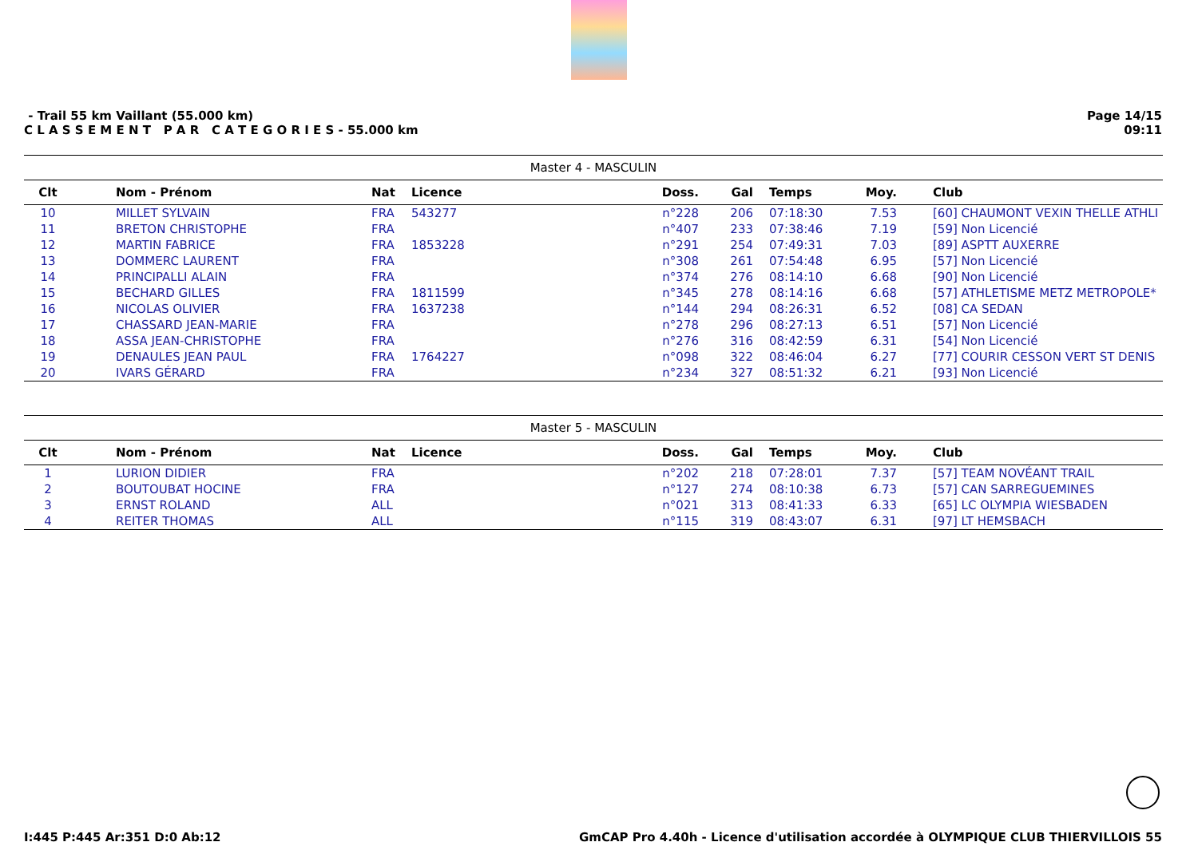- Trail 55 km Vaillant (55.000 km)
C L A S S E M E N T P A R C A T E G O R I E S - 55.000 km
Page 14/15
09:11
| Master 4 - MASCULIN | | | | | | | | |
| Clt | Nom - Prénom | Nat | Licence | Doss. | Gal | Temps | Moy. | Club |
| 10 | MILLET SYLVAIN | FRA | 543277 | n°228 | 206 | 07:18:30 | 7.53 | [60] CHAUMONT VEXIN THELLE ATHLI |
| 11 | BRETON CHRISTOPHE | FRA | | n°407 | 233 | 07:38:46 | 7.19 | [59] Non Licencié |
| 12 | MARTIN FABRICE | FRA | 1853228 | n°291 | 254 | 07:49:31 | 7.03 | [89] ASPTT AUXERRE |
| 13 | DOMMERC LAURENT | FRA | | n°308 | 261 | 07:54:48 | 6.95 | [57] Non Licencié |
| 14 | PRINCIPALLI ALAIN | FRA | | n°374 | 276 | 08:14:10 | 6.68 | [90] Non Licencié |
| 15 | BECHARD GILLES | FRA | 1811599 | n°345 | 278 | 08:14:16 | 6.68 | [57] ATHLETISME METZ METROPOLE* |
| 16 | NICOLAS OLIVIER | FRA | 1637238 | n°144 | 294 | 08:26:31 | 6.52 | [08] CA SEDAN |
| 17 | CHASSARD JEAN-MARIE | FRA | | n°278 | 296 | 08:27:13 | 6.51 | [57] Non Licencié |
| 18 | ASSA JEAN-CHRISTOPHE | FRA | | n°276 | 316 | 08:42:59 | 6.31 | [54] Non Licencié |
| 19 | DENAULES JEAN PAUL | FRA | 1764227 | n°098 | 322 | 08:46:04 | 6.27 | [77] COURIR CESSON VERT ST DENIS |
| 20 | IVARS GÉRARD | FRA | | n°234 | 327 | 08:51:32 | 6.21 | [93] Non Licencié |
| Master 5 - MASCULIN | | | | | | | | |
| Clt | Nom - Prénom | Nat | Licence | Doss. | Gal | Temps | Moy. | Club |
| 1 | LURION DIDIER | FRA | | n°202 | 218 | 07:28:01 | 7.37 | [57] TEAM NOVÉANT TRAIL |
| 2 | BOUTOUBAT HOCINE | FRA | | n°127 | 274 | 08:10:38 | 6.73 | [57] CAN SARREGUEMINES |
| 3 | ERNST ROLAND | ALL | | n°021 | 313 | 08:41:33 | 6.33 | [65] LC OLYMPIA WIESBADEN |
| 4 | REITER THOMAS | ALL | | n°115 | 319 | 08:43:07 | 6.31 | [97] LT HEMSBACH |
I:445 P:445 Ar:351 D:0 Ab:12 GmCAP Pro 4.40h - Licence d'utilisation accordée à OLYMPIQUE CLUB THIERVILLOIS 55